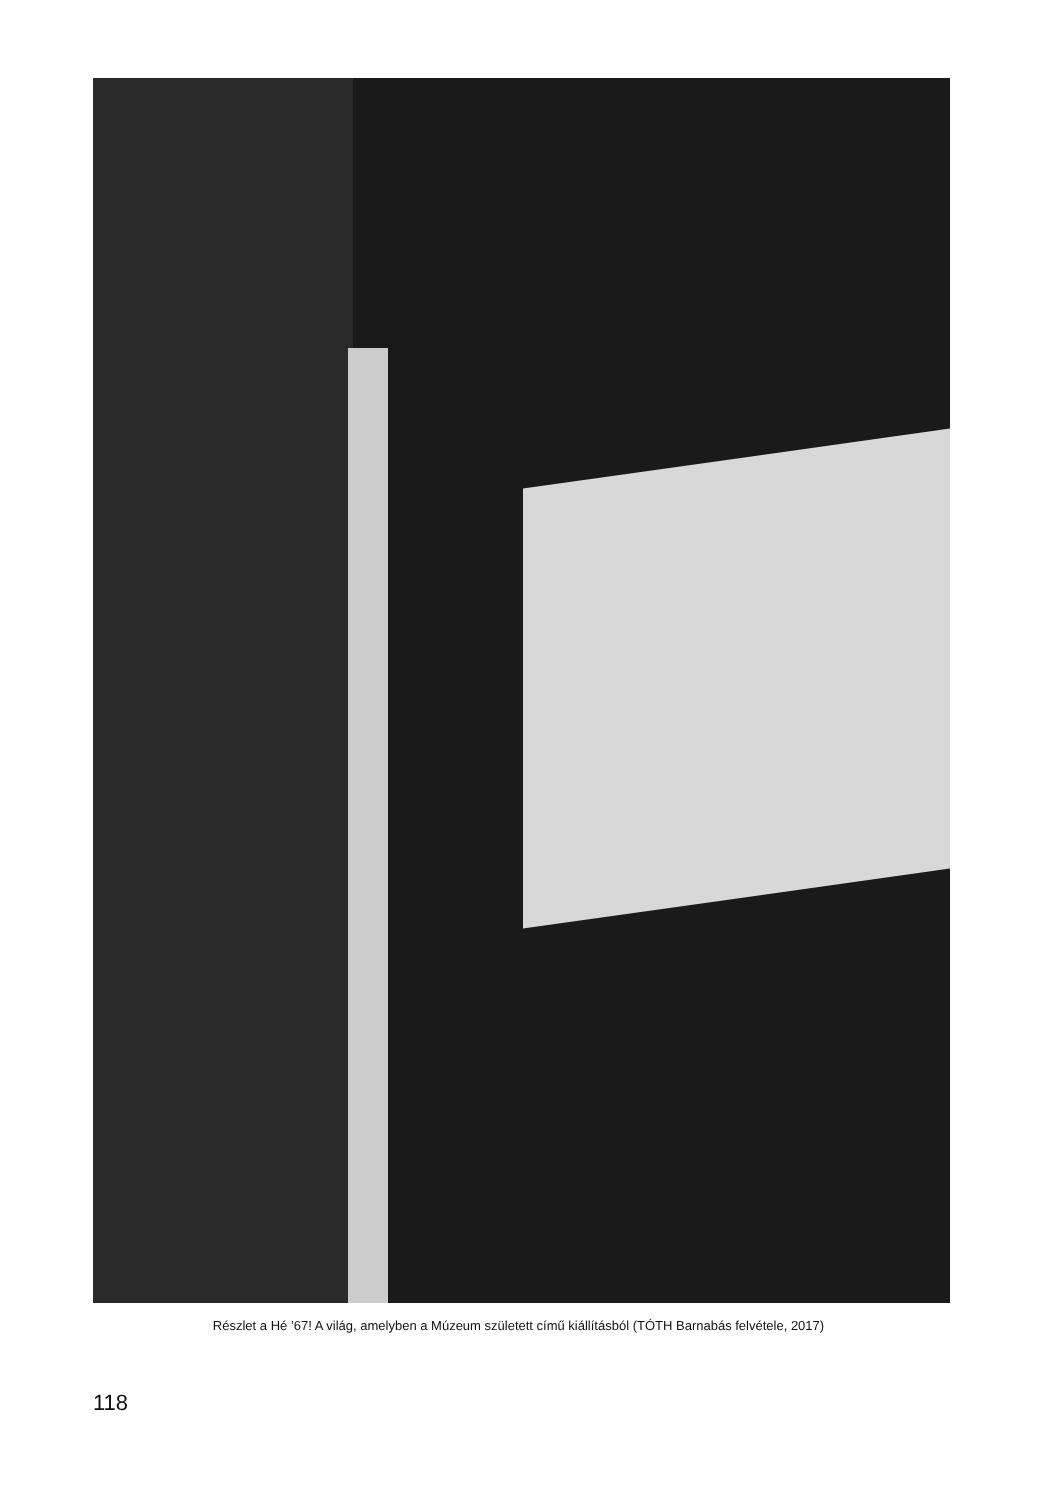Részlet a Hé ’67! A világ, amelyben a Múzeum született című kiállításból (TÓTH Barnabás felvétele, 2017)
118